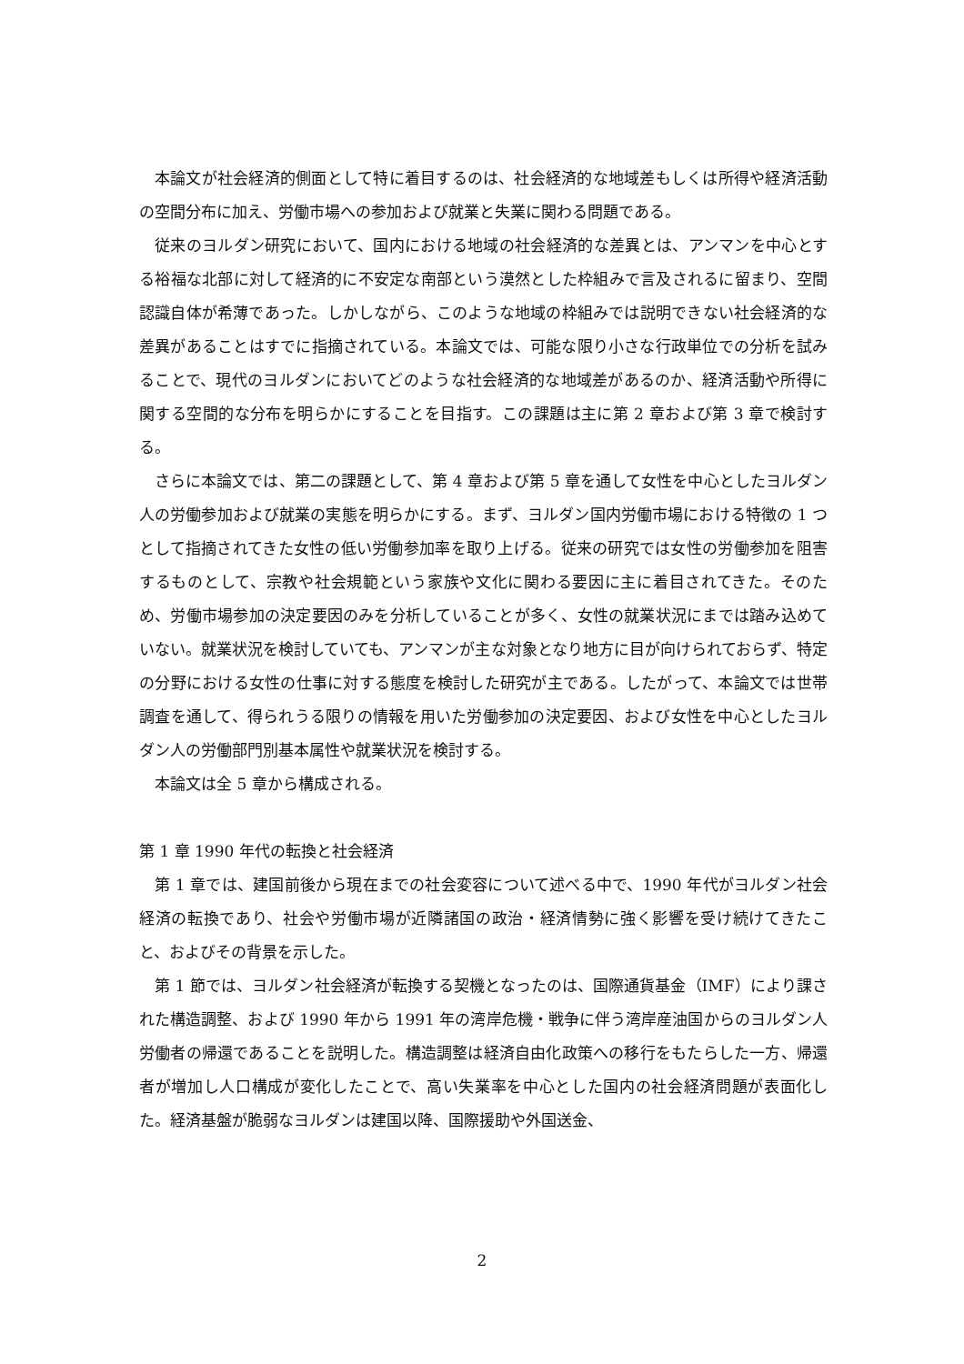本論文が社会経済的側面として特に着目するのは、社会経済的な地域差もしくは所得や経済活動の空間分布に加え、労働市場への参加および就業と失業に関わる問題である。
従来のヨルダン研究において、国内における地域の社会経済的な差異とは、アンマンを中心とする裕福な北部に対して経済的に不安定な南部という漠然とした枠組みで言及されるに留まり、空間認識自体が希薄であった。しかしながら、このような地域の枠組みでは説明できない社会経済的な差異があることはすでに指摘されている。本論文では、可能な限り小さな行政単位での分析を試みることで、現代のヨルダンにおいてどのような社会経済的な地域差があるのか、経済活動や所得に関する空間的な分布を明らかにすることを目指す。この課題は主に第 2 章および第 3 章で検討する。
さらに本論文では、第二の課題として、第 4 章および第 5 章を通して女性を中心としたヨルダン人の労働参加および就業の実態を明らかにする。まず、ヨルダン国内労働市場における特徴の 1 つとして指摘されてきた女性の低い労働参加率を取り上げる。従来の研究では女性の労働参加を阻害するものとして、宗教や社会規範という家族や文化に関わる要因に主に着目されてきた。そのため、労働市場参加の決定要因のみを分析していることが多く、女性の就業状況にまでは踏み込めていない。就業状況を検討していても、アンマンが主な対象となり地方に目が向けられておらず、特定の分野における女性の仕事に対する態度を検討した研究が主である。したがって、本論文では世帯調査を通して、得られうる限りの情報を用いた労働参加の決定要因、および女性を中心としたヨルダン人の労働部門別基本属性や就業状況を検討する。
本論文は全 5 章から構成される。
第 1 章 1990 年代の転換と社会経済
第 1 章では、建国前後から現在までの社会変容について述べる中で、1990 年代がヨルダン社会経済の転換であり、社会や労働市場が近隣諸国の政治・経済情勢に強く影響を受け続けてきたこと、およびその背景を示した。
第 1 節では、ヨルダン社会経済が転換する契機となったのは、国際通貨基金（IMF）により課された構造調整、および 1990 年から 1991 年の湾岸危機・戦争に伴う湾岸産油国からのヨルダン人労働者の帰還であることを説明した。構造調整は経済自由化政策への移行をもたらした一方、帰還者が増加し人口構成が変化したことで、高い失業率を中心とした国内の社会経済問題が表面化した。経済基盤が脆弱なヨルダンは建国以降、国際援助や外国送金、
2